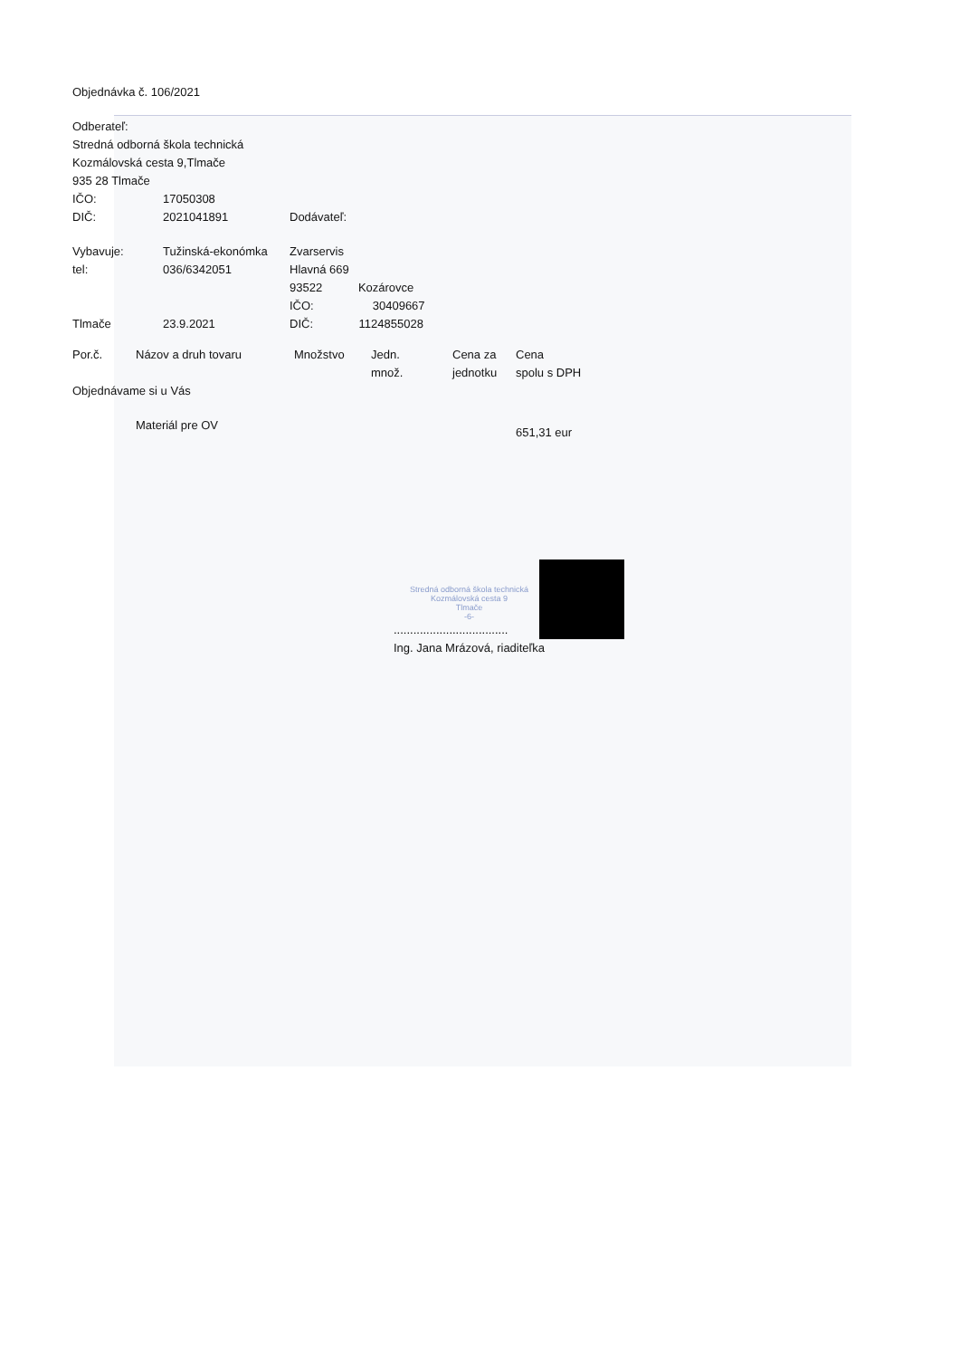Objednávka č. 106/2021
Odberateľ:
Stredná odborná škola technická
Kozmálovská cesta 9,Tlmače
935 28 Tlmače
| IČO: | 17050308 | |
| DIČ: | 2021041891 | Dodávateľ: |
| Vybavuje: | Tužinská-ekonómka | Zvarservis |
| tel: | 036/6342051 | Hlavná 669 |
| | | 93522 Kozárovce |
| | | IČO: 30409667 |
| Tlmače | 23.9.2021 | DIČ: 1124855028 |
| Por.č. | Názov a druh tovaru | Množstvo | Jedn. množ. | Cena za jednotku | Cena spolu s DPH |
| Objednávame si u Vás | | | | | |
| | Materiál pre OV | | | | 651,31 eur |
Stredná odborná škola technická
Kozmálovská cesta 9
Tlmače
-6-
...................................
Ing. Jana Mrázová, riaditeľka